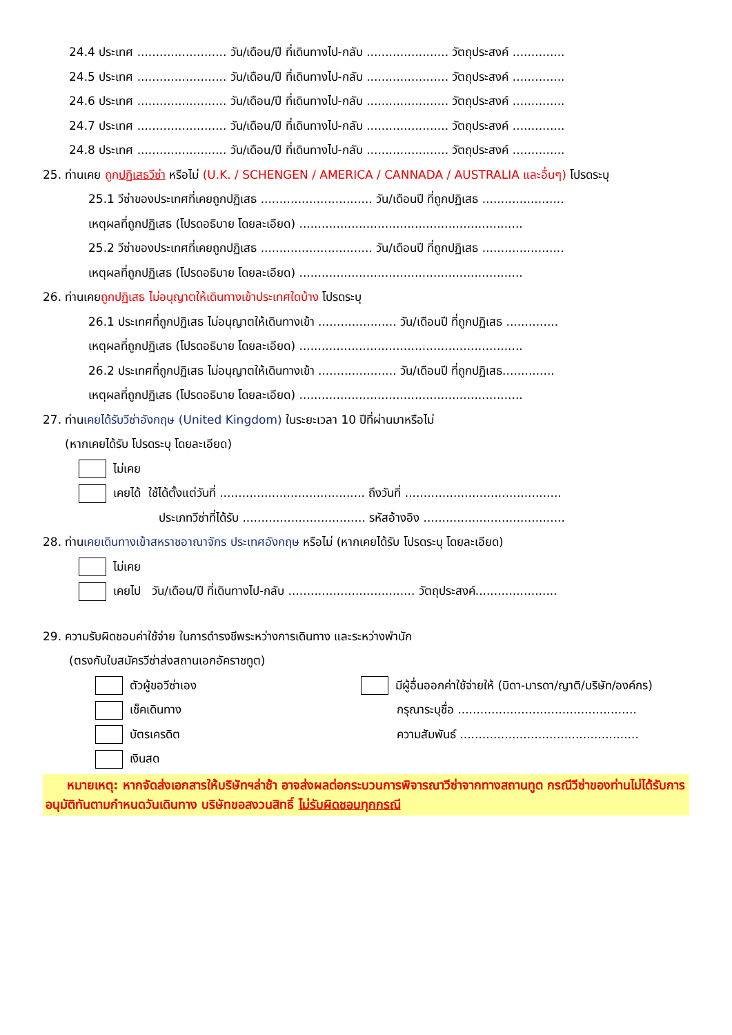24.4 ประเทศ ........................ วัน/เดือน/ปี ที่เดินทางไป-กลับ ...................... วัตถุประสงค์ ..............
24.5 ประเทศ ........................ วัน/เดือน/ปี ที่เดินทางไป-กลับ ...................... วัตถุประสงค์ ..............
24.6 ประเทศ ........................ วัน/เดือน/ปี ที่เดินทางไป-กลับ ...................... วัตถุประสงค์ ..............
24.7 ประเทศ ........................ วัน/เดือน/ปี ที่เดินทางไป-กลับ ...................... วัตถุประสงค์ ..............
24.8 ประเทศ ........................ วัน/เดือน/ปี ที่เดินทางไป-กลับ ...................... วัตถุประสงค์ ..............
25. ท่านเคย ถูกปฏิเสธวีซ่า หรือไม่ (U.K. / SCHENGEN / AMERICA / CANNADA / AUSTRALIA และอื่นๆ) โปรดระบุ
25.1 วีซ่าของประเทศที่เคยถูกปฏิเสธ .............................. วัน/เดือนปี ที่ถูกปฏิเสธ ......................
เหตุผลที่ถูกปฏิเสธ (โปรดอธิบาย โดยละเอียด) ............................................................
25.2 วีซ่าของประเทศที่เคยถูกปฏิเสธ .............................. วัน/เดือนปี ที่ถูกปฏิเสธ ......................
เหตุผลที่ถูกปฏิเสธ (โปรดอธิบาย โดยละเอียด) ............................................................
26. ท่านเคยถูกปฏิเสธ ไม่อนุญาตให้เดินทางเข้าประเทศใดบ้าง โปรดระบุ
26.1 ประเทศที่ถูกปฏิเสธ ไม่อนุญาตให้เดินทางเข้า ..................... วัน/เดือนปี ที่ถูกปฏิเสธ ..............
เหตุผลที่ถูกปฏิเสธ (โปรดอธิบาย โดยละเอียด) ............................................................
26.2 ประเทศที่ถูกปฏิเสธ ไม่อนุญาตให้เดินทางเข้า ..................... วัน/เดือนปี ที่ถูกปฏิเสธ..............
เหตุผลที่ถูกปฏิเสธ (โปรดอธิบาย โดยละเอียด) ............................................................
27. ท่านเคยได้รับวีซ่าอังกฤษ (United Kingdom) ในระยะเวลา 10 ปีที่ผ่านมาหรือไม่
(หากเคยได้รับ โปรดระบุ โดยละเอียด)
ไม่เคย
เคยได้ ใช้ได้ตั้งแต่วันที่ ....................................... ถึงวันที่ ..........................................
ประเภทวีซ่าที่ได้รับ ................................. รหัสอ้างอิง ......................................
28. ท่านเคยเดินทางเข้าสหราชอาณาจักร ประเทศอังกฤษ หรือไม่ (หากเคยได้รับ โปรดระบุ โดยละเอียด)
ไม่เคย
เคยไป วัน/เดือน/ปี ที่เดินทางไป-กลับ .................................. วัตถุประสงค์......................
29. ความรับผิดชอบค่าใช้จ่าย ในการดำรงชีพระหว่างการเดินทาง และระหว่างพำนัก
(ตรงกับใบสมัครวีซ่าส่งสถานเอกอัคราชทูต)
ตัวผู้ขอวีซ่าเอง
เช็คเดินทาง
บัตรเครดิต
เงินสด
มีผู้อื่นออกค่าใช้จ่ายให้ (บิดา-มารดา/ญาติ/บริษัท/องค์กร)
กรุณาระบุชื่อ ................................................
ความสัมพันธ์ ................................................
หมายเหตุ: หากจัดส่งเอกสารให้บริษัทฯล่าช้า อาจส่งผลต่อกระบวนการพิจารณาวีซ่าจากทางสถานทูต กรณีวีซ่าของท่านไม่ได้รับการอนุมัติทันตามกำหนดวันเดินทาง บริษัทขอสงวนสิทธิ์ ไม่รับผิดชอบทุกกรณี